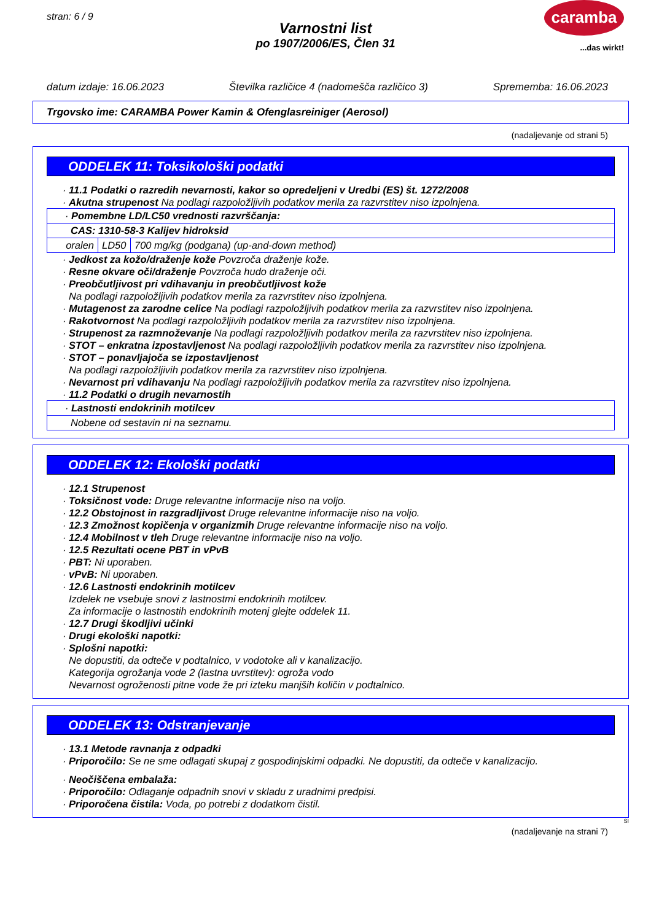stran: 6 / 9
caramba
...das wirkt!
Varnostni list
po 1907/2006/ES, Člen 31
datum izdaje: 16.06.2023 Številka različice 4 (nadomešča različico 3) Sprememba: 16.06.2023
Trgovsko ime: CARAMBA Power Kamin & Ofenglasreiniger (Aerosol)
(nadaljevanje od strani 5)
ODDELEK 11: Toksikološki podatki
· 11.1 Podatki o razredih nevarnosti, kakor so opredeljeni v Uredbi (ES) št. 1272/2008
· Akutna strupenost Na podlagi razpoložljivih podatkov merila za razvrstitev niso izpolnjena.
| · Pomembne LD/LC50 vrednosti razvrščanja: | | |
| CAS: 1310-58-3 Kalijev hidroksid | | |
| oralen | LD50 | 700 mg/kg (podgana) (up-and-down method) |
· Jedkost za kožo/draženje kože Povzroča draženje kože.
· Resne okvare oči/draženje Povzroča hudo draženje oči.
· Preobčutljivost pri vdihavanju in preobčutljivost kože
Na podlagi razpoložljivih podatkov merila za razvrstitev niso izpolnjena.
· Mutagenost za zarodne celice Na podlagi razpoložljivih podatkov merila za razvrstitev niso izpolnjena.
· Rakotvornost Na podlagi razpoložljivih podatkov merila za razvrstitev niso izpolnjena.
· Strupenost za razmnoževanje Na podlagi razpoložljivih podatkov merila za razvrstitev niso izpolnjena.
· STOT – enkratna izpostavljenost Na podlagi razpoložljivih podatkov merila za razvrstitev niso izpolnjena.
· STOT – ponavljajoča se izpostavljenost
Na podlagi razpoložljivih podatkov merila za razvrstitev niso izpolnjena.
· Nevarnost pri vdihavanju Na podlagi razpoložljivih podatkov merila za razvrstitev niso izpolnjena.
· 11.2 Podatki o drugih nevarnostih
| · Lastnosti endokrinih motilcev |
| Nobene od sestavin ni na seznamu. |
ODDELEK 12: Ekološki podatki
· 12.1 Strupenost
· Toksičnost vode: Druge relevantne informacije niso na voljo.
· 12.2 Obstojnost in razgradljivost Druge relevantne informacije niso na voljo.
· 12.3 Zmožnost kopičenja v organizmih Druge relevantne informacije niso na voljo.
· 12.4 Mobilnost v tleh Druge relevantne informacije niso na voljo.
· 12.5 Rezultati ocene PBT in vPvB
· PBT: Ni uporaben.
· vPvB: Ni uporaben.
· 12.6 Lastnosti endokrinih motilcev
Izdelek ne vsebuje snovi z lastnostmi endokrinih motilcev.
Za informacije o lastnostih endokrinih motenj glejte oddelek 11.
· 12.7 Drugi škodljivi učinki
· Drugi ekološki napotki:
· Splošni napotki:
Ne dopustiti, da odteče v podtalnico, v vodotoke ali v kanalizacijo.
Kategorija ogrožanja vode 2 (lastna uvrstitev): ogroža vodo
Nevarnost ogroženosti pitne vode že pri izteku manjših količin v podtalnico.
ODDELEK 13: Odstranjevanje
· 13.1 Metode ravnanja z odpadki
· Priporočilo: Se ne sme odlagati skupaj z gospodinjskimi odpadki. Ne dopustiti, da odteče v kanalizacijo.
· Neočiščena embalaža:
· Priporočilo: Odlaganje odpadnih snovi v skladu z uradnimi predpisi.
· Priporočena čistila: Voda, po potrebi z dodatkom čistil.
SI
(nadaljevanje na strani 7)